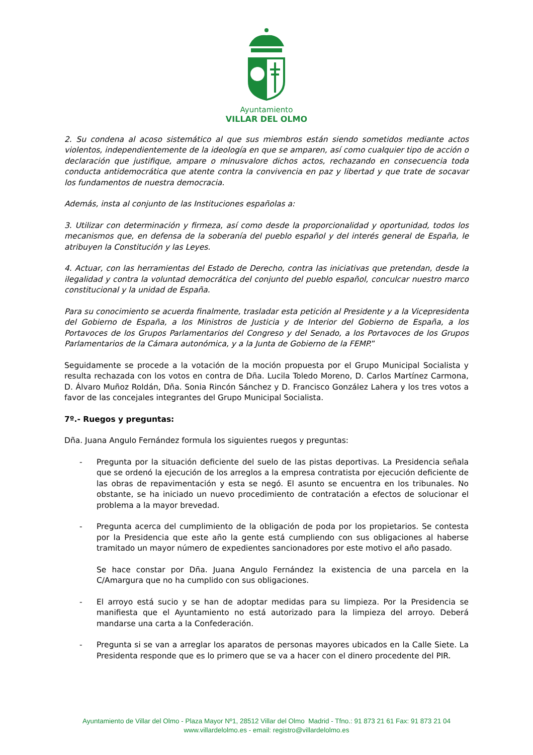Ayuntamiento
VILLAR DEL OLMO
2. Su condena al acoso sistemático al que sus miembros están siendo sometidos mediante actos violentos, independientemente de la ideología en que se amparen, así como cualquier tipo de acción o declaración que justifique, ampare o minusvalore dichos actos, rechazando en consecuencia toda conducta antidemocrática que atente contra la convivencia en paz y libertad y que trate de socavar los fundamentos de nuestra democracia.
Además, insta al conjunto de las Instituciones españolas a:
3. Utilizar con determinación y firmeza, así como desde la proporcionalidad y oportunidad, todos los mecanismos que, en defensa de la soberanía del pueblo español y del interés general de España, le atribuyen la Constitución y las Leyes.
4. Actuar, con las herramientas del Estado de Derecho, contra las iniciativas que pretendan, desde la ilegalidad y contra la voluntad democrática del conjunto del pueblo español, conculcar nuestro marco constitucional y la unidad de España.
Para su conocimiento se acuerda finalmente, trasladar esta petición al Presidente y a la Vicepresidenta del Gobierno de España, a los Ministros de Justicia y de Interior del Gobierno de España, a los Portavoces de los Grupos Parlamentarios del Congreso y del Senado, a los Portavoces de los Grupos Parlamentarios de la Cámara autonómica, y a la Junta de Gobierno de la FEMP.”
Seguidamente se procede a la votación de la moción propuesta por el Grupo Municipal Socialista y resulta rechazada con los votos en contra de Dña. Lucila Toledo Moreno, D. Carlos Martínez Carmona, D. Álvaro Muñoz Roldán, Dña. Sonia Rincón Sánchez y D. Francisco González Lahera y los tres votos a favor de las concejales integrantes del Grupo Municipal Socialista.
7º.- Ruegos y preguntas:
Dña. Juana Angulo Fernández formula los siguientes ruegos y preguntas:
- Pregunta por la situación deficiente del suelo de las pistas deportivas. La Presidencia señala que se ordenó la ejecución de los arreglos a la empresa contratista por ejecución deficiente de las obras de repavimentación y esta se negó. El asunto se encuentra en los tribunales. No obstante, se ha iniciado un nuevo procedimiento de contratación a efectos de solucionar el problema a la mayor brevedad.
- Pregunta acerca del cumplimiento de la obligación de poda por los propietarios. Se contesta por la Presidencia que este año la gente está cumpliendo con sus obligaciones al haberse tramitado un mayor número de expedientes sancionadores por este motivo el año pasado.
Se hace constar por Dña. Juana Angulo Fernández la existencia de una parcela en la C/Amargura que no ha cumplido con sus obligaciones.
- El arroyo está sucio y se han de adoptar medidas para su limpieza. Por la Presidencia se manifiesta que el Ayuntamiento no está autorizado para la limpieza del arroyo. Deberá mandarse una carta a la Confederación.
- Pregunta si se van a arreglar los aparatos de personas mayores ubicados en la Calle Siete. La Presidenta responde que es lo primero que se va a hacer con el dinero procedente del PIR.
Ayuntamiento de Villar del Olmo - Plaza Mayor Nº1, 28512 Villar del Olmo Madrid - Tfno.: 91 873 21 61 Fax: 91 873 21 04
www.villardelolmo.es - email: registro@villardelolmo.es